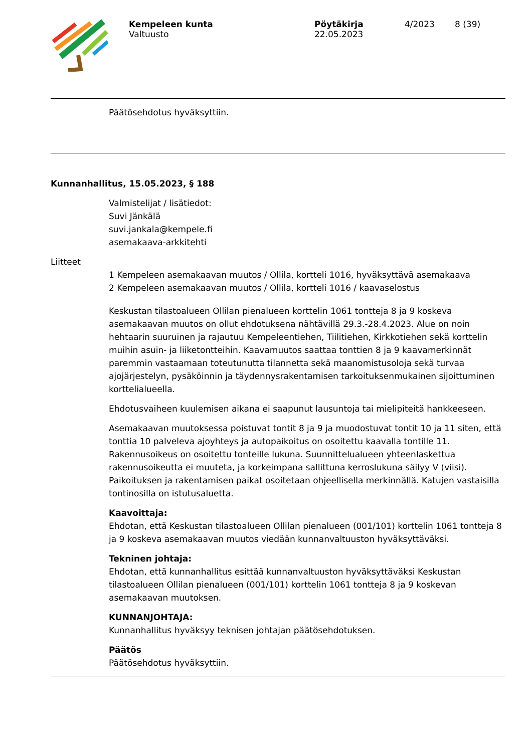Kempeleen kunta
Valtuusto
Pöytäkirja
22.05.2023
4/2023 8 (39)
Päätösehdotus hyväksyttiin.
Kunnanhallitus, 15.05.2023, § 188
Valmistelijat / lisätiedot:
Suvi Jänkälä
suvi.jankala@kempele.fi
asemakaava-arkkitehti
Liitteet
1 Kempeleen asemakaavan muutos / Ollila, kortteli 1016, hyväksyttävä asemakaava
2 Kempeleen asemakaavan muutos / Ollila, kortteli 1016 / kaavaselostus
Keskustan tilastoalueen Ollilan pienalueen korttelin 1061 tontteja 8 ja 9 koskeva asemakaavan muutos on ollut ehdotuksena nähtävillä 29.3.-28.4.2023. Alue on noin hehtaarin suuruinen ja rajautuu Kempeleentiehen, Tiilitiehen, Kirkkotiehen sekä korttelin muihin asuin- ja liiketontteihin. Kaavamuutos saattaa tonttien 8 ja 9 kaavamerkinnät paremmin vastaamaan toteutunutta tilannetta sekä maanomistusoloja sekä turvaa ajojärjestelyn, pysäköinnin ja täydennysrakentamisen tarkoituksenmukainen sijoittuminen korttelialueella.
Ehdotusvaiheen kuulemisen aikana ei saapunut lausuntoja tai mielipiteitä hankkeeseen.
Asemakaavan muutoksessa poistuvat tontit 8 ja 9 ja muodostuvat tontit 10 ja 11 siten, että tonttia 10 palveleva ajoyhteys ja autopaikoitus on osoitettu kaavalla tontille 11. Rakennusoikeus on osoitettu tonteille lukuna. Suunnittelualueen yhteenlaskettua rakennusoikeutta ei muuteta, ja korkeimpana sallittuna kerroslukuna säilyy V (viisi). Paikoituksen ja rakentamisen paikat osoitetaan ohjeellisella merkinnällä. Katujen vastaisilla tontinosilla on istutusaluetta.
Kaavoittaja:
Ehdotan, että Keskustan tilastoalueen Ollilan pienalueen (001/101) korttelin 1061 tontteja 8 ja 9 koskeva asemakaavan muutos viedään kunnanvaltuuston hyväksyttäväksi.
Tekninen johtaja:
Ehdotan, että kunnanhallitus esittää kunnanvaltuuston hyväksyttäväksi Keskustan tilastoalueen Ollilan pienalueen (001/101) korttelin 1061 tontteja 8 ja 9 koskevan asemakaavan muutoksen.
KUNNANJOHTAJA:
Kunnanhallitus hyväksyy teknisen johtajan päätösehdotuksen.
Päätös
Päätösehdotus hyväksyttiin.